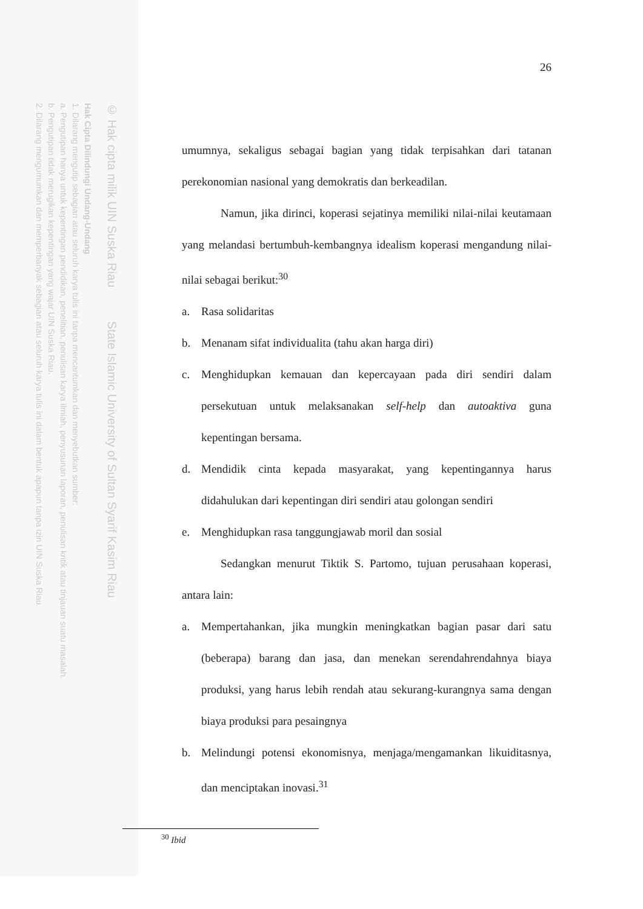2. Dilarang mengumumkan dan memperbanyak sebagian atau seluruh karya tulis ini dalam bentuk apapun tanpa izin UIN Suska Riau.
b. Pengutipan tidak merugikan kepentingan yang wajar UIN Suska Riau.
a. Pengutipan hanya untuk kepentingan pendidikan, penelitian, penulisan karya ilmiah, penyusunan laporan, penulisan kritik atau tinjauan suatu masalah.
1. Dilarang mengutip sebagian atau seluruh karya tulis ini tanpa mencantumkan dan menyebutkan sumber:
Hak Cipta Dilindungi Undang-Undang
© Hak cipta milik UIN Suska Riau State Islamic University of Sultan Syarif Kasim Riau
26
umumnya, sekaligus sebagai bagian yang tidak terpisahkan dari tatanan perekonomian nasional yang demokratis dan berkeadilan.
Namun, jika dirinci, koperasi sejatinya memiliki nilai-nilai keutamaan yang melandasi bertumbuh-kembangnya idealism koperasi mengandung nilai-nilai sebagai berikut:<sup>30</sup>
a. Rasa solidaritas
b. Menanam sifat individualita (tahu akan harga diri)
c. Menghidupkan kemauan dan kepercayaan pada diri sendiri dalam persekutuan untuk melaksanakan self-help dan autoaktiva guna kepentingan bersama.
d. Mendidik cinta kepada masyarakat, yang kepentingannya harus didahulukan dari kepentingan diri sendiri atau golongan sendiri
e. Menghidupkan rasa tanggungjawab moril dan sosial
Sedangkan menurut Tiktik S. Partomo, tujuan perusahaan koperasi, antara lain:
a. Mempertahankan, jika mungkin meningkatkan bagian pasar dari satu (beberapa) barang dan jasa, dan menekan serendahrendahnya biaya produksi, yang harus lebih rendah atau sekurang-kurangnya sama dengan biaya produksi para pesaingnya
b. Melindungi potensi ekonomisnya, menjaga/mengamankan likuiditasnya, dan menciptakan inovasi.<sup>31</sup>
<sup>30</sup> Ibid